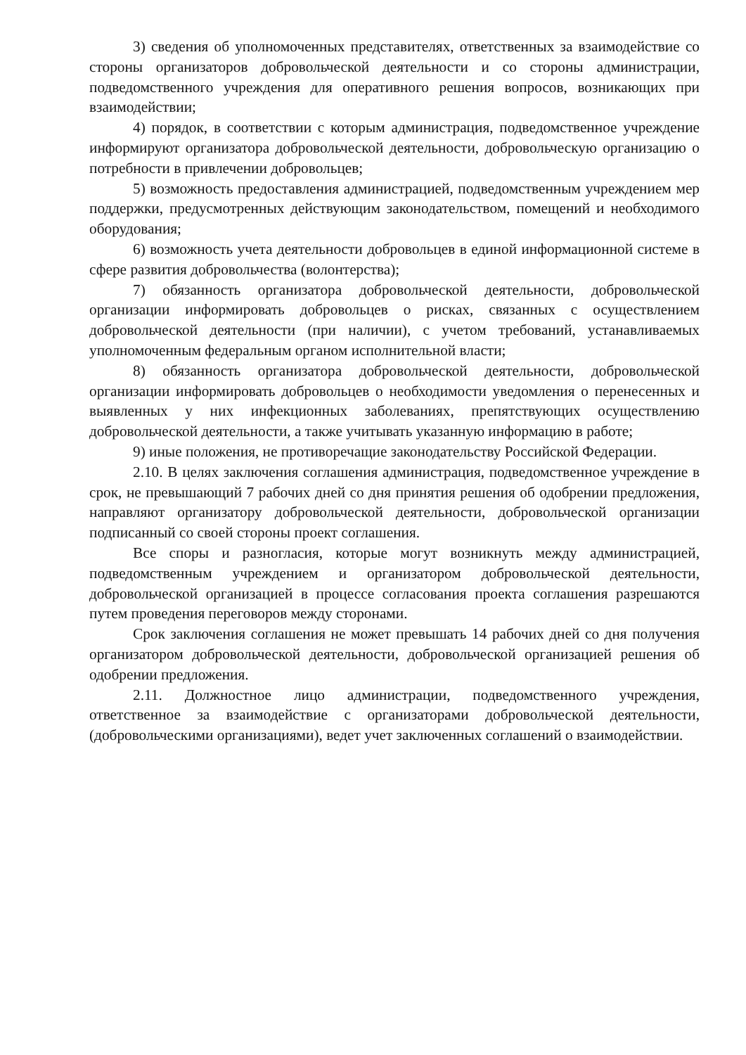3) сведения об уполномоченных представителях, ответственных за взаимодействие со стороны организаторов добровольческой деятельности и со стороны администрации, подведомственного учреждения для оперативного решения вопросов, возникающих при взаимодействии;
4) порядок, в соответствии с которым администрация, подведомственное учреждение информируют организатора добровольческой деятельности, добровольческую организацию о потребности в привлечении добровольцев;
5) возможность предоставления администрацией, подведомственным учреждением мер поддержки, предусмотренных действующим законодательством, помещений и необходимого оборудования;
6) возможность учета деятельности добровольцев в единой информационной системе в сфере развития добровольчества (волонтерства);
7) обязанность организатора добровольческой деятельности, добровольческой организации информировать добровольцев о рисках, связанных с осуществлением добровольческой деятельности (при наличии), с учетом требований, устанавливаемых уполномоченным федеральным органом исполнительной власти;
8) обязанность организатора добровольческой деятельности, добровольческой организации информировать добровольцев о необходимости уведомления о перенесенных и выявленных у них инфекционных заболеваниях, препятствующих осуществлению добровольческой деятельности, а также учитывать указанную информацию в работе;
9) иные положения, не противоречащие законодательству Российской Федерации.
2.10. В целях заключения соглашения администрация, подведомственное учреждение в срок, не превышающий 7 рабочих дней со дня принятия решения об одобрении предложения, направляют организатору добровольческой деятельности, добровольческой организации подписанный со своей стороны проект соглашения.
Все споры и разногласия, которые могут возникнуть между администрацией, подведомственным учреждением и организатором добровольческой деятельности, добровольческой организацией в процессе согласования проекта соглашения разрешаются путем проведения переговоров между сторонами.
Срок заключения соглашения не может превышать 14 рабочих дней со дня получения организатором добровольческой деятельности, добровольческой организацией решения об одобрении предложения.
2.11. Должностное лицо администрации, подведомственного учреждения, ответственное за взаимодействие с организаторами добровольческой деятельности, (добровольческими организациями), ведет учет заключенных соглашений о взаимодействии.